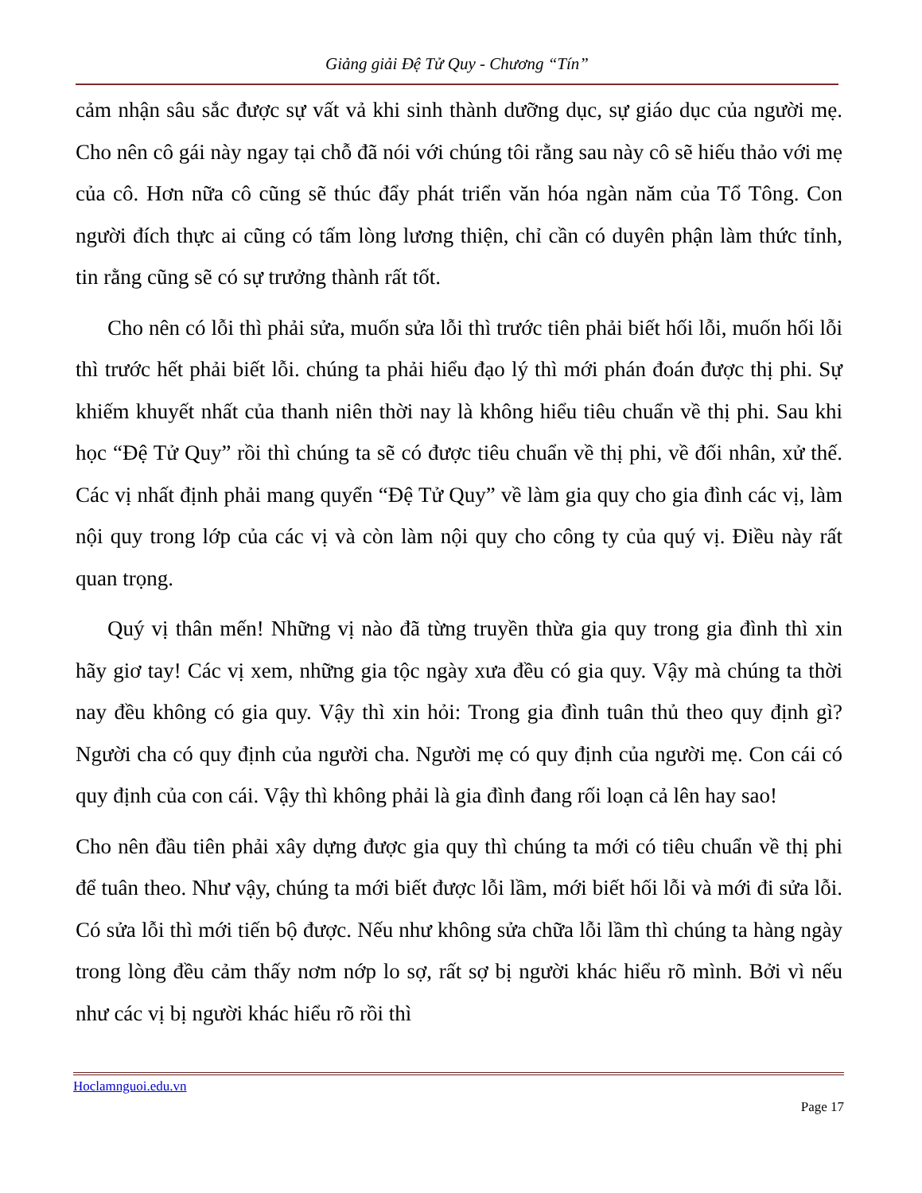Giảng giải Đệ Tử Quy - Chương “Tín”
cảm nhận sâu sắc được sự vất vả khi sinh thành dưỡng dục, sự giáo dục của người mẹ. Cho nên cô gái này ngay tại chỗ đã nói với chúng tôi rằng sau này cô sẽ hiếu thảo với mẹ của cô. Hơn nữa cô cũng sẽ thúc đẩy phát triển văn hóa ngàn năm của Tổ Tông. Con người đích thực ai cũng có tấm lòng lương thiện, chỉ cần có duyên phận làm thức tỉnh, tin rằng cũng sẽ có sự trưởng thành rất tốt.
Cho nên có lỗi thì phải sửa, muốn sửa lỗi thì trước tiên phải biết hối lỗi, muốn hối lỗi thì trước hết phải biết lỗi. chúng ta phải hiểu đạo lý thì mới phán đoán được thị phi. Sự khiếm khuyết nhất của thanh niên thời nay là không hiểu tiêu chuẩn về thị phi. Sau khi học “Đệ Tử Quy” rồi thì chúng ta sẽ có được tiêu chuẩn về thị phi, về đối nhân, xử thế. Các vị nhất định phải mang quyển “Đệ Tử Quy” về làm gia quy cho gia đình các vị, làm nội quy trong lớp của các vị và còn làm nội quy cho công ty của quý vị. Điều này rất quan trọng.
Quý vị thân mến! Những vị nào đã từng truyền thừa gia quy trong gia đình thì xin hãy giơ tay! Các vị xem, những gia tộc ngày xưa đều có gia quy. Vậy mà chúng ta thời nay đều không có gia quy. Vậy thì xin hỏi: Trong gia đình tuân thủ theo quy định gì? Người cha có quy định của người cha. Người mẹ có quy định của người mẹ. Con cái có quy định của con cái. Vậy thì không phải là gia đình đang rối loạn cả lên hay sao!
Cho nên đầu tiên phải xây dựng được gia quy thì chúng ta mới có tiêu chuẩn về thị phi để tuân theo. Như vậy, chúng ta mới biết được lỗi lầm, mới biết hối lỗi và mới đi sửa lỗi. Có sửa lỗi thì mới tiến bộ được. Nếu như không sửa chữa lỗi lầm thì chúng ta hàng ngày trong lòng đều cảm thấy nơm nớp lo sợ, rất sợ bị người khác hiểu rõ mình. Bởi vì nếu như các vị bị người khác hiểu rõ rồi thì
Hoclamnguoi.edu.vn
Page 17